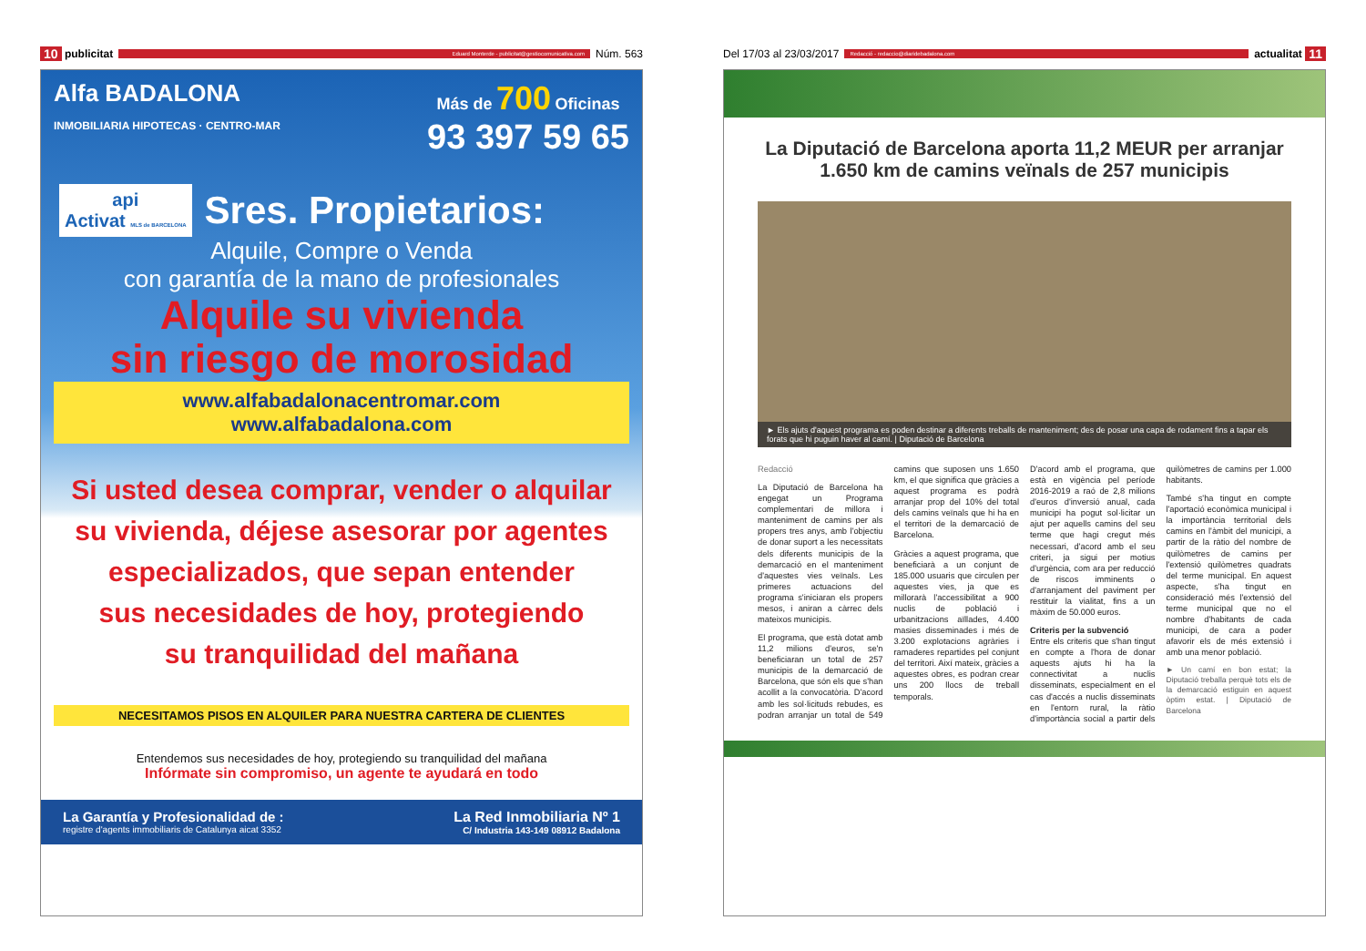10 publicitat Eduard Monterde - publicitat@gestiocomunicativa.com Núm. 563
Alfa BADALONA
INMOBILIARIA HIPOTECAS · CENTRO-MAR
Más de 700 Oficinas
93 397 59 65
api
Activat MLS de BARCELONA
Sres. Propietarios:
Alquile, Compre o Venda
con garantía de la mano de profesionales
Alquile su vivienda
sin riesgo de morosidad
www.alfabadalonacentromar.com
www.alfabadalona.com
Si usted desea comprar, vender o alquilar
su vivienda, déjese asesorar por agentes
especializados, que sepan entender
sus necesidades de hoy, protegiendo
su tranquilidad del mañana
NECESITAMOS PISOS EN ALQUILER PARA NUESTRA CARTERA DE CLIENTES
Entendemos sus necesidades de hoy, protegiendo su tranquilidad del mañana
Infórmate sin compromiso, un agente te ayudará en todo
La Garantía y Profesionalidad de :
registre d'agents immobiliaris de Catalunya aicat 3352
La Red Inmobiliaria Nº 1
C/ Industria 143-149 08912 Badalona
Del 17/03 al 23/03/2017 Redacció - redaccio@diaridebadalona.com actualitat 11
La Diputació de Barcelona aporta 11,2 MEUR per arranjar 1.650 km de camins veïnals de 257 municipis
► Els ajuts d'aquest programa es poden destinar a diferents treballs de manteniment; des de posar una capa de rodament fins a tapar els forats que hi puguin haver al camí. | Diputació de Barcelona
Redacció
La Diputació de Barcelona ha engegat un Programa complementari de millora i manteniment de camins per als propers tres anys, amb l'objectiu de donar suport a les necessitats dels diferents municipis de la demarcació en el manteniment d'aquestes vies veïnals. Les primeres actuacions del programa s'iniciaran els propers mesos, i aniran a càrrec dels mateixos municipis.
El programa, que està dotat amb 11,2 milions d'euros, se'n beneficiaran un total de 257 municipis de la demarcació de Barcelona, que són els que s'han acollit a la convocatòria. D'acord amb les sol·licituds rebudes, es podran arranjar un total de 549 camins que suposen uns 1.650 km, el que significa que gràcies a aquest programa es podrà arranjar prop del 10% del total dels camins veïnals que hi ha en el territori de la demarcació de Barcelona.
Gràcies a aquest programa, que beneficiarà a un conjunt de 185.000 usuaris que circulen per aquestes vies, ja que es millorarà l'accessibilitat a 900 nuclis de població i urbanitzacions aïllades, 4.400 masies disseminades i més de 3.200 explotacions agràries i ramaderes repartides pel conjunt del territori. Així mateix, gràcies a aquestes obres, es podran crear uns 200 llocs de treball temporals.
D'acord amb el programa, que està en vigència pel període 2016-2019 a raó de 2,8 milions d'euros d'inversió anual, cada municipi ha pogut sol·licitar un ajut per aquells camins del seu terme que hagi cregut més necessari, d'acord amb el seu criteri, ja sigui per motius d'urgència, com ara per reducció de riscos imminents o d'arranjament del paviment per restituir la vialitat, fins a un màxim de 50.000 euros.
Criteris per la subvenció
Entre els criteris que s'han tingut en compte a l'hora de donar aquests ajuts hi ha la connectivitat a nuclis disseminats, especialment en el cas d'accés a nuclis disseminats en l'entorn rural, la ràtio d'importància social a partir dels quilòmetres de camins per 1.000 habitants.
També s'ha tingut en compte l'aportació econòmica municipal i la importància territorial dels camins en l'àmbit del municipi, a partir de la ràtio del nombre de quilòmetres de camins per l'extensió quilòmetres quadrats del terme municipal. En aquest aspecte, s'ha tingut en consideració més l'extensió del terme municipal que no el nombre d'habitants de cada municipi, de cara a poder afavorir els de més extensió i amb una menor població.
► Un camí en bon estat; la Diputació treballa perquè tots els de la demarcació estiguin en aquest òptim estat. | Diputació de Barcelona